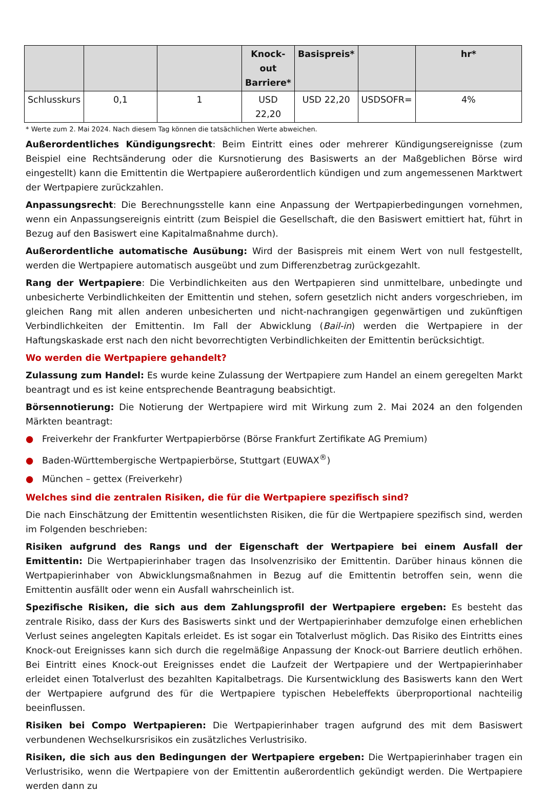| | | | Knock-out Barriere* | Basispreis* | | hr* |
| --- | --- | --- | --- | --- | --- | --- |
| Schlusskurs | 0,1 | 1 | USD 22,20 | USD 22,20 | USDSOFR= | 4% |
* Werte zum 2. Mai 2024. Nach diesem Tag können die tatsächlichen Werte abweichen.
Außerordentliches Kündigungsrecht: Beim Eintritt eines oder mehrerer Kündigungsereignisse (zum Beispiel eine Rechtsänderung oder die Kursnotierung des Basiswerts an der Maßgeblichen Börse wird eingestellt) kann die Emittentin die Wertpapiere außerordentlich kündigen und zum angemessenen Marktwert der Wertpapiere zurückzahlen.
Anpassungsrecht: Die Berechnungsstelle kann eine Anpassung der Wertpapierbedingungen vornehmen, wenn ein Anpassungsereignis eintritt (zum Beispiel die Gesellschaft, die den Basiswert emittiert hat, führt in Bezug auf den Basiswert eine Kapitalmaßnahme durch).
Außerordentliche automatische Ausübung: Wird der Basispreis mit einem Wert von null festgestellt, werden die Wertpapiere automatisch ausgeübt und zum Differenzbetrag zurückgezahlt.
Rang der Wertpapiere: Die Verbindlichkeiten aus den Wertpapieren sind unmittelbare, unbedingte und unbesicherte Verbindlichkeiten der Emittentin und stehen, sofern gesetzlich nicht anders vorgeschrieben, im gleichen Rang mit allen anderen unbesicherten und nicht-nachrangigen gegenwärtigen und zukünftigen Verbindlichkeiten der Emittentin. Im Fall der Abwicklung (Bail-in) werden die Wertpapiere in der Haftungskaskade erst nach den nicht bevorrechtigten Verbindlichkeiten der Emittentin berücksichtigt.
Wo werden die Wertpapiere gehandelt?
Zulassung zum Handel: Es wurde keine Zulassung der Wertpapiere zum Handel an einem geregelten Markt beantragt und es ist keine entsprechende Beantragung beabsichtigt.
Börsennotierung: Die Notierung der Wertpapiere wird mit Wirkung zum 2. Mai 2024 an den folgenden Märkten beantragt:
● Freiverkehr der Frankfurter Wertpapierbörse (Börse Frankfurt Zertifikate AG Premium)
● Baden-Württembergische Wertpapierbörse, Stuttgart (EUWAX<sup>®</sup>)
● München – gettex (Freiverkehr)
Welches sind die zentralen Risiken, die für die Wertpapiere spezifisch sind?
Die nach Einschätzung der Emittentin wesentlichsten Risiken, die für die Wertpapiere spezifisch sind, werden im Folgenden beschrieben:
Risiken aufgrund des Rangs und der Eigenschaft der Wertpapiere bei einem Ausfall der Emittentin: Die Wertpapierinhaber tragen das Insolvenzrisiko der Emittentin. Darüber hinaus können die Wertpapierinhaber von Abwicklungsmaßnahmen in Bezug auf die Emittentin betroffen sein, wenn die Emittentin ausfällt oder wenn ein Ausfall wahrscheinlich ist.
Spezifische Risiken, die sich aus dem Zahlungsprofil der Wertpapiere ergeben: Es besteht das zentrale Risiko, dass der Kurs des Basiswerts sinkt und der Wertpapierinhaber demzufolge einen erheblichen Verlust seines angelegten Kapitals erleidet. Es ist sogar ein Totalverlust möglich. Das Risiko des Eintritts eines Knock-out Ereignisses kann sich durch die regelmäßige Anpassung der Knock-out Barriere deutlich erhöhen. Bei Eintritt eines Knock-out Ereignisses endet die Laufzeit der Wertpapiere und der Wertpapierinhaber erleidet einen Totalverlust des bezahlten Kapitalbetrags. Die Kursentwicklung des Basiswerts kann den Wert der Wertpapiere aufgrund des für die Wertpapiere typischen Hebeleffekts überproportional nachteilig beeinflussen.
Risiken bei Compo Wertpapieren: Die Wertpapierinhaber tragen aufgrund des mit dem Basiswert verbundenen Wechselkursrisikos ein zusätzliches Verlustrisiko.
Risiken, die sich aus den Bedingungen der Wertpapiere ergeben: Die Wertpapierinhaber tragen ein Verlustrisiko, wenn die Wertpapiere von der Emittentin außerordentlich gekündigt werden. Die Wertpapiere werden dann zu